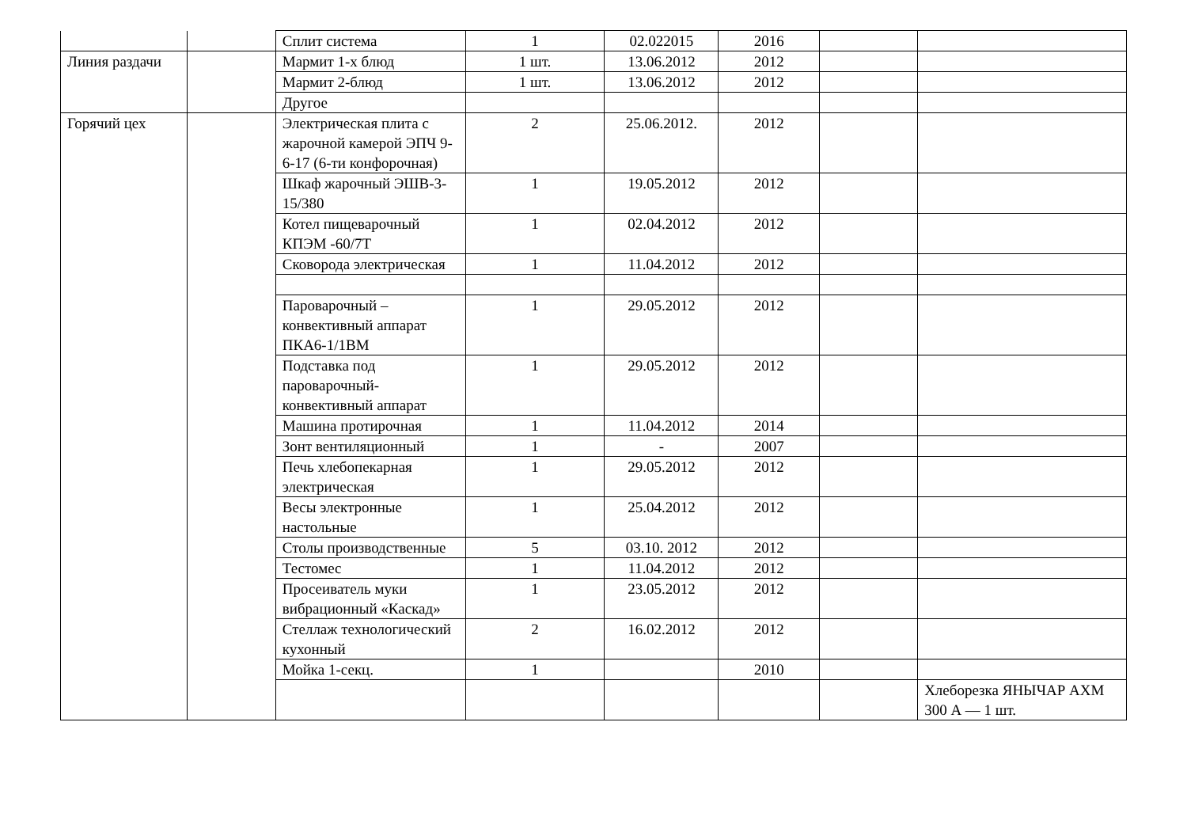| | | Сплит система | 1 | 02.022015 | 2016 | | |
| Линия раздачи | | Мармит 1-х блюд | 1 шт. | 13.06.2012 | 2012 | | |
| | | Мармит 2-блюд | 1 шт. | 13.06.2012 | 2012 | | |
| | | Другое | | | | | |
| Горячий цех | | Электрическая плита с жарочной камерой ЭПЧ 9-6-17 (6-ти конфорочная) | 2 | 25.06.2012. | 2012 | | |
| | | Шкаф жарочный ЭШВ-3-15/380 | 1 | 19.05.2012 | 2012 | | |
| | | Котел пищеварочный КПЭМ -60/7Т | 1 | 02.04.2012 | 2012 | | |
| | | Сковорода электрическая | 1 | 11.04.2012 | 2012 | | |
| | | Пароварочный – конвективный аппарат ПКА6-1/1ВМ | 1 | 29.05.2012 | 2012 | | |
| | | Подставка под пароварочный-конвективный аппарат | 1 | 29.05.2012 | 2012 | | |
| | | Машина протирочная | 1 | 11.04.2012 | 2014 | | |
| | | Зонт вентиляционный | 1 | - | 2007 | | |
| | | Печь хлебопекарная электрическая | 1 | 29.05.2012 | 2012 | | |
| | | Весы электронные настольные | 1 | 25.04.2012 | 2012 | | |
| | | Столы производственные | 5 | 03.10. 2012 | 2012 | | |
| | | Тестомес | 1 | 11.04.2012 | 2012 | | |
| | | Просеиватель муки вибрационный «Каскад» | 1 | 23.05.2012 | 2012 | | |
| | | Стеллаж технологический кухонный | 2 | 16.02.2012 | 2012 | | |
| | | Мойка 1-секц. | 1 | | 2010 | | |
| | | | | | | | Хлеборезка ЯНЫЧАР АХМ 300 А — 1 шт. |